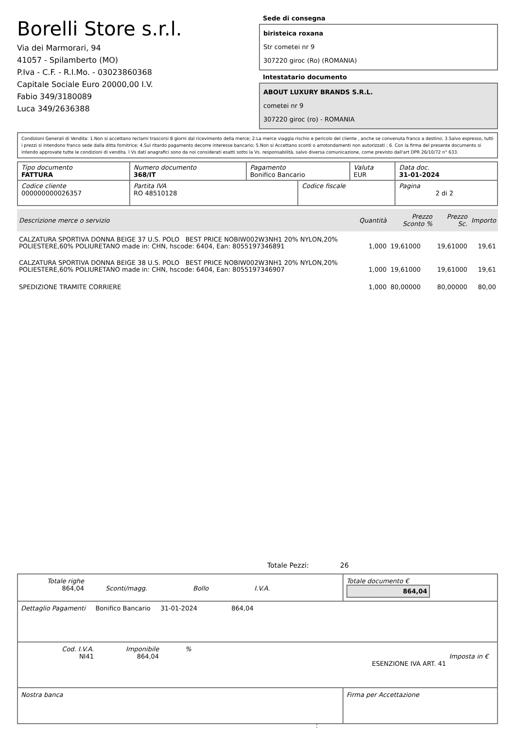Borelli Store s.r.l.
Via dei Marmorari, 94
41057 - Spilamberto (MO)
P.Iva - C.F. - R.I.Mo. - 03023860368
Capitale Sociale Euro 20000,00 I.V.
Fabio 349/3180089
Luca 349/2636388
Sede di consegna
biristeica roxana
Str cometei nr 9
307220 giroc (Ro) (ROMANIA)
Intestatario documento
ABOUT LUXURY BRANDS S.R.L.
cometei nr 9
307220 giroc (ro) - ROMANIA
Condizioni Generali di Vendita: 1.Non si accettano reclami trascorsi 8 giorni dal ricevimento della merce; 2.La merce viaggia rischio e pericolo del cliente , anche se convenuta franco a destino; 3.Salvo espresso, tutti i prezzi si intendono franco sede dalla ditta fornitrice; 4.Sul ritardo pagamento decorre interesse bancario; 5.Non si Accettano sconti o arrotondamenti non autorizzati ; 6. Con la firma del presente documento si intendo approvate tutte le condizioni di vendita. I Vs dati anagrafici sono da noi considerati esatti sotto la Vs. responsabilità, salvo diversa comunicazione, come previsto dall'art DPR 26/10/72 n° 633.
| Tipo documento FATTURA | Numero documento 368/IT | Pagamento Bonifico Bancario | | Valuta EUR | Data doc. 31-01-2024 |
| Codice cliente 000000000026357 | Partita IVA RO 48510128 | | Codice fiscale | | Pagina 2 di 2 |
| Descrizione merce o servizio | Quantità | Prezzo Sconto % | Prezzo Sc. | Importo |
| --- | --- | --- | --- | --- |
| CALZATURA SPORTIVA DONNA BEIGE 37 U.S. POLO BEST PRICE NOBIW002W3NH1 20% NYLON,20% POLIESTERE,60% POLIURETANO made in: CHN, hscode: 6404, Ean: 8055197346891 | 1,000 | 19,61000 | 19,61000 | 19,61 |
| CALZATURA SPORTIVA DONNA BEIGE 38 U.S. POLO BEST PRICE NOBIW002W3NH1 20% NYLON,20% POLIESTERE,60% POLIURETANO made in: CHN, hscode: 6404, Ean: 8055197346907 | 1,000 | 19,61000 | 19,61000 | 19,61 |
| SPEDIZIONE TRAMITE CORRIERE | 1,000 | 80,00000 | 80,00000 | 80,00 |
Totale Pezzi: 26
| Totale righe 864,04 Sconti/magg. Bollo I.V.A. | Totale documento € 864,04 |
| Dettaglio Pagamenti Bonifico Bancario 31-01-2024 864,04 | |
| Cod. I.V.A. NI41 Imponibile 864,04 % Imposta in € ESENZIONE IVA ART. 41 | |
| Nostra banca | Firma per Accettazione |
: